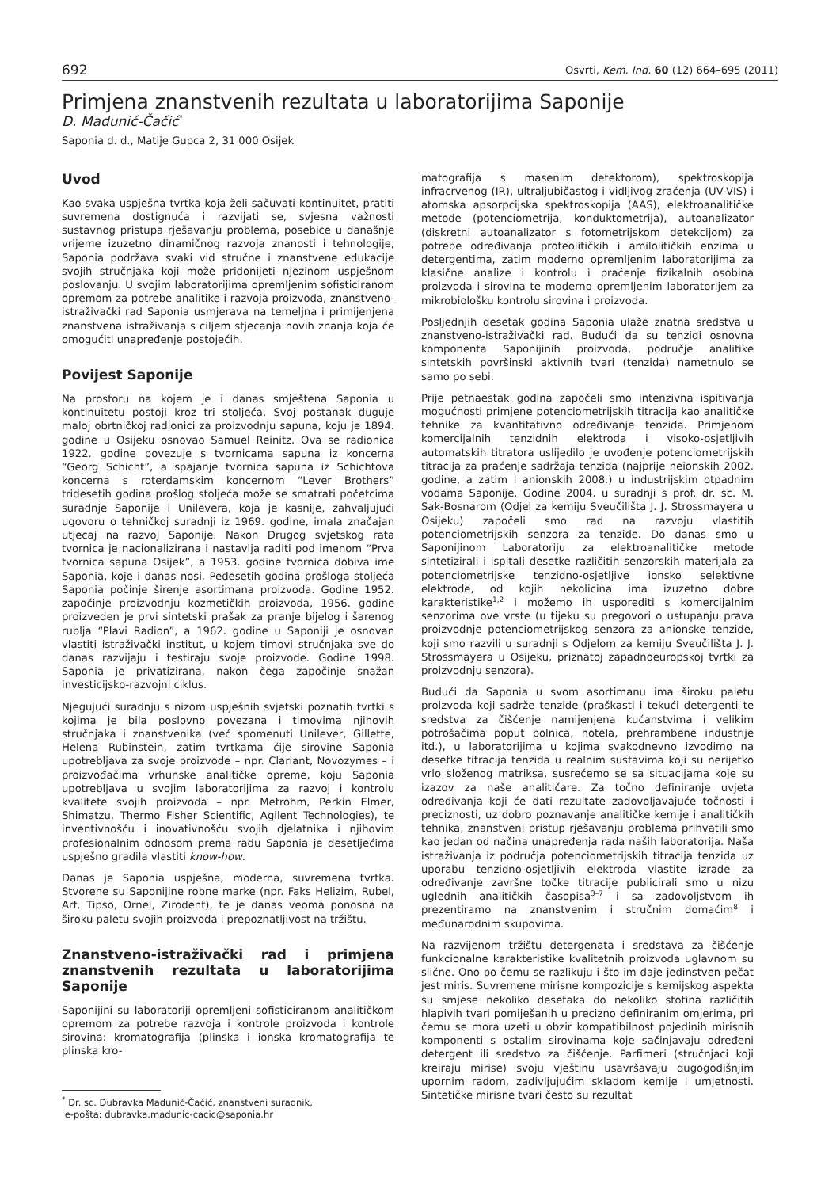692 Osvrti, Kem. Ind. 60 (12) 664–695 (2011)
Primjena znanstvenih rezultata u laboratorijima Saponije
D. Madunić-Čačić<sup>*</sup>
Saponia d. d., Matije Gupca 2, 31 000 Osijek
Uvod
Kao svaka uspješna tvrtka koja želi sačuvati kontinuitet, pratiti suvremena dostignuća i razvijati se, svjesna važnosti sustavnog pristupa rješavanju problema, posebice u današnje vrijeme izuzetno dinamičnog razvoja znanosti i tehnologije, Saponia podržava svaki vid stručne i znanstvene edukacije svojih stručnjaka koji može pridonijeti njezinom uspješnom poslovanju. U svojim laboratorijima opremljenim sofisticiranom opremom za potrebe analitike i razvoja proizvoda, znanstveno-istraživački rad Saponia usmjerava na temeljna i primijenjena znanstvena istraživanja s ciljem stjecanja novih znanja koja će omogućiti unapređenje postojećih.
Povijest Saponije
Na prostoru na kojem je i danas smještena Saponia u kontinuitetu postoji kroz tri stoljeća. Svoj postanak duguje maloj obrtničkoj radionici za proizvodnju sapuna, koju je 1894. godine u Osijeku osnovao Samuel Reinitz. Ova se radionica 1922. godine povezuje s tvornicama sapuna iz koncerna “Georg Schicht”, a spajanje tvornica sapuna iz Schichtova koncerna s roterdamskim koncernom “Lever Brothers” tridesetih godina prošlog stoljeća može se smatrati početcima suradnje Saponije i Unilevera, koja je kasnije, zahvaljujući ugovoru o tehničkoj suradnji iz 1969. godine, imala značajan utjecaj na razvoj Saponije. Nakon Drugog svjetskog rata tvornica je nacionalizirana i nastavlja raditi pod imenom “Prva tvornica sapuna Osijek”, a 1953. godine tvornica dobiva ime Saponia, koje i danas nosi. Pedesetih godina prošloga stoljeća Saponia počinje širenje asortimana proizvoda. Godine 1952. započinje proizvodnju kozmetičkih proizvoda, 1956. godine proizveden je prvi sintetski prašak za pranje bijelog i šarenog rublja “Plavi Radion”, a 1962. godine u Saponiji je osnovan vlastiti istraživački institut, u kojem timovi stručnjaka sve do danas razvijaju i testiraju svoje proizvode. Godine 1998. Saponia je privatizirana, nakon čega započinje snažan investicijsko-razvojni ciklus.
Njegujući suradnju s nizom uspješnih svjetski poznatih tvrtki s kojima je bila poslovno povezana i timovima njihovih stručnjaka i znanstvenika (već spomenuti Unilever, Gillette, Helena Rubinstein, zatim tvrtkama čije sirovine Saponia upotrebljava za svoje proizvode – npr. Clariant, Novozymes – i proizvođačima vrhunske analitičke opreme, koju Saponia upotrebljava u svojim laboratorijima za razvoj i kontrolu kvalitete svojih proizvoda – npr. Metrohm, Perkin Elmer, Shimatzu, Thermo Fisher Scientific, Agilent Technologies), te inventivnošću i inovativnošću svojih djelatnika i njihovim profesionalnim odnosom prema radu Saponia je desetljećima uspješno gradila vlastiti know-how.
Danas je Saponia uspješna, moderna, suvremena tvrtka. Stvorene su Saponijine robne marke (npr. Faks Helizim, Rubel, Arf, Tipso, Ornel, Zirodent), te je danas veoma ponosna na široku paletu svojih proizvoda i prepoznatljivost na tržištu.
Znanstveno-istraživački rad i primjena znanstvenih rezultata u laboratorijima Saponije
Saponijini su laboratoriji opremljeni sofisticiranom analitičkom opremom za potrebe razvoja i kontrole proizvoda i kontrole sirovina: kromatografija (plinska i ionska kromatografija te plinska kro-
<sup>*</sup> Dr. sc. Dubravka Madunić-Čačić, znanstveni suradnik,
e-pošta: dubravka.madunic-cacic@saponia.hr
matografija s masenim detektorom), spektroskopija infracrvenog (IR), ultraljubičastog i vidljivog zračenja (UV-VIS) i atomska apsorpcijska spektroskopija (AAS), elektroanalitičke metode (potenciometrija, konduktometrija), autoanalizator (diskretni autoanalizator s fotometrijskom detekcijom) za potrebe određivanja proteolitičkih i amilolitičkih enzima u detergentima, zatim moderno opremljenim laboratorijima za klasične analize i kontrolu i praćenje fizikalnih osobina proizvoda i sirovina te moderno opremljenim laboratorijem za mikrobiološku kontrolu sirovina i proizvoda.
Posljednjih desetak godina Saponia ulaže znatna sredstva u znanstveno-istraživački rad. Budući da su tenzidi osnovna komponenta Saponijinih proizvoda, područje analitike sintetskih površinski aktivnih tvari (tenzida) nametnulo se samo po sebi.
Prije petnaestak godina započeli smo intenzivna ispitivanja mogućnosti primjene potenciometrijskih titracija kao analitičke tehnike za kvantitativno određivanje tenzida. Primjenom komercijalnih tenzidnih elektroda i visoko-osjetljivih automatskih titratora uslijedilo je uvođenje potenciometrijskih titracija za praćenje sadržaja tenzida (najprije neionskih 2002. godine, a zatim i anionskih 2008.) u industrijskim otpadnim vodama Saponije. Godine 2004. u suradnji s prof. dr. sc. M. Sak-Bosnarom (Odjel za kemiju Sveučilišta J. J. Strossmayera u Osijeku) započeli smo rad na razvoju vlastitih potenciometrijskih senzora za tenzide. Do danas smo u Saponijinom Laboratoriju za elektroanalitičke metode sintetizirali i ispitali desetke različitih senzorskih materijala za potenciometrijske tenzidno-osjetljive ionsko selektivne elektrode, od kojih nekolicina ima izuzetno dobre karakteristike<sup>1,2</sup> i možemo ih usporediti s komercijalnim senzorima ove vrste (u tijeku su pregovori o ustupanju prava proizvodnje potenciometrijskog senzora za anionske tenzide, koji smo razvili u suradnji s Odjelom za kemiju Sveučilišta J. J. Strossmayera u Osijeku, priznatoj zapadnoeuropskoj tvrtki za proizvodnju senzora).
Budući da Saponia u svom asortimanu ima široku paletu proizvoda koji sadrže tenzide (praškasti i tekući detergenti te sredstva za čišćenje namijenjena kućanstvima i velikim potrošačima poput bolnica, hotela, prehrambene industrije itd.), u laboratorijima u kojima svakodnevno izvodimo na desetke titracija tenzida u realnim sustavima koji su nerijetko vrlo složenog matriksa, susrećemo se sa situacijama koje su izazov za naše analitičare. Za točno definiranje uvjeta određivanja koji će dati rezultate zadovoljavajuće točnosti i preciznosti, uz dobro poznavanje analitičke kemije i analitičkih tehnika, znanstveni pristup rješavanju problema prihvatili smo kao jedan od načina unapređenja rada naših laboratorija. Naša istraživanja iz područja potenciometrijskih titracija tenzida uz uporabu tenzidno-osjetljivih elektroda vlastite izrade za određivanje završne točke titracije publicirali smo u nizu uglednih analitičkih časopisa<sup>3–7</sup> i sa zadovoljstvom ih prezentiramo na znanstvenim i stručnim domaćim<sup>8</sup> i međunarodnim skupovima.
Na razvijenom tržištu detergenata i sredstava za čišćenje funkcionalne karakteristike kvalitetnih proizvoda uglavnom su slične. Ono po čemu se razlikuju i što im daje jedinstven pečat jest miris. Suvremene mirisne kompozicije s kemijskog aspekta su smjese nekoliko desetaka do nekoliko stotina različitih hlapivih tvari pomiješanih u precizno definiranim omjerima, pri čemu se mora uzeti u obzir kompatibilnost pojedinih mirisnih komponenti s ostalim sirovinama koje sačinjavaju određeni detergent ili sredstvo za čišćenje. Parfimeri (stručnjaci koji kreiraju mirise) svoju vještinu usavršavaju dugogodišnjim upornim radom, zadivljujućim skladom kemije i umjetnosti. Sintetičke mirisne tvari često su rezultat